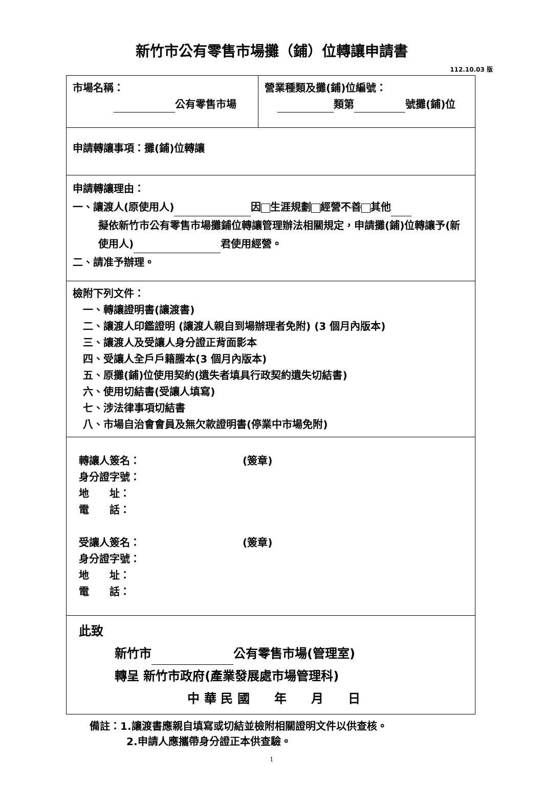新竹市公有零售市場攤（鋪）位轉讓申請書
112.10.03 版
| 市場名稱： 公有零售市場 | 營業種類及攤(鋪)位編號： 類第 號攤(鋪)位 |
| 申請轉讓事項：攤(鋪)位轉讓 | |
| 申請轉讓理由： 一、讓渡人(原使用人) 因 生涯規劃 經營不善 其他 擬依新竹市公有零售市場攤鋪位轉讓管理辦法相關規定，申請攤(鋪)位轉讓予(新使用人) 君使用經營。 二、請准予辦理。 | |
| 檢附下列文件： 一、轉讓證明書(讓渡書) 二、讓渡人印鑑證明 (讓渡人親自到場辦理者免附) (3 個月內版本) 三、讓渡人及受讓人身分證正背面影本 四、受讓人全戶戶籍謄本(3 個月內版本) 五、原攤(鋪)位使用契約(遺失者填具行政契約遺失切結書) 六、使用切結書(受讓人填寫) 七、涉法律事項切結書 八、市場自治會會員及無欠款證明書(停業中市場免附) | |
| 轉讓人簽名： (簽章) 身分證字號： 地 址： 電 話： 受讓人簽名： (簽章) 身分證字號： 地 址： 電 話： | |
| 此致 新竹市 公有零售市場(管理室) 轉呈 新竹市政府(產業發展處市場管理科) 中 華 民 國 年 月 日 | |
備註：1.讓渡書應親自填寫或切結並檢附相關證明文件以供查核。
2.申請人應攜帶身分證正本供查驗。
1